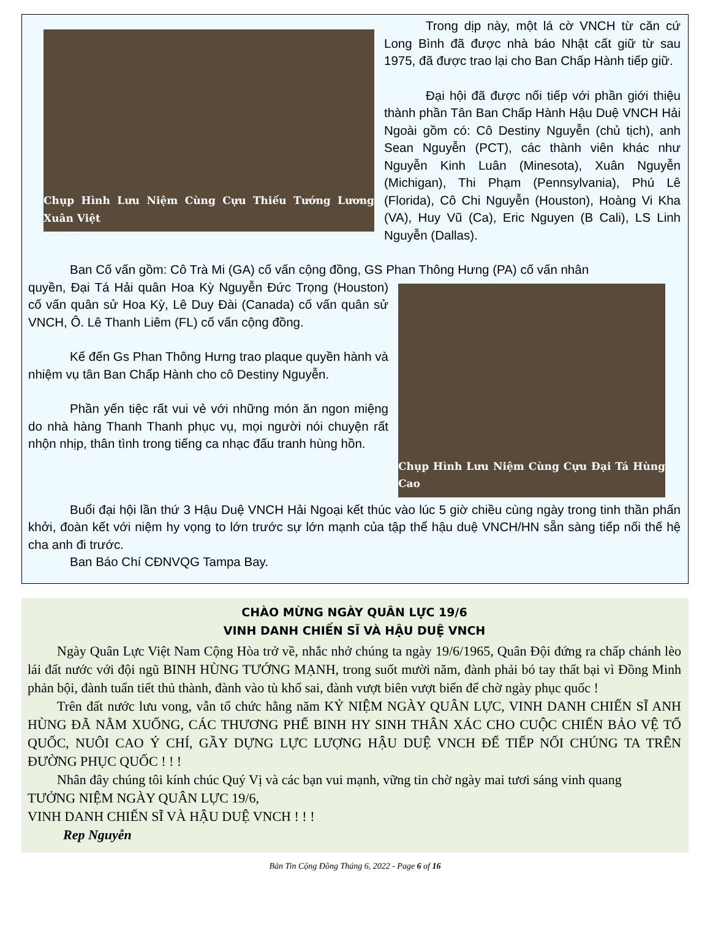Chụp Hình Lưu Niệm Cùng Cựu Thiếu Tướng Lương Xuân Việt
Trong dịp này, một lá cờ VNCH từ căn cứ Long Bình đã được nhà báo Nhật cất giữ từ sau 1975, đã được trao lại cho Ban Chấp Hành tiếp giữ.
Đại hội đã được nối tiếp với phần giới thiệu thành phần Tân Ban Chấp Hành Hậu Duệ VNCH Hải Ngoài gồm có: Cô Destiny Nguyễn (chủ tịch), anh Sean Nguyễn (PCT), các thành viên khác như Nguyễn Kinh Luân (Minesota), Xuân Nguyễn (Michigan), Thi Phạm (Pennsylvania), Phú Lê (Florida), Cô Chi Nguyễn (Houston), Hoàng Vi Kha (VA), Huy Vũ (Ca), Eric Nguyen (B Cali), LS Linh Nguyễn (Dallas).
Ban Cố vấn gồm: Cô Trà Mi (GA) cố vấn cộng đồng, GS Phan Thông Hưng (PA) cố vấn nhân
Chụp Hình Lưu Niệm Cùng Cựu Đại Tá Hùng Cao
quyền, Đại Tá Hải quân Hoa Kỳ Nguyễn Đức Trọng (Houston) cố vấn quân sử Hoa Kỳ, Lê Duy Đài (Canada) cố vấn quân sử VNCH, Ô. Lê Thanh Liêm (FL) cố vấn cộng đồng.
Kế đến Gs Phan Thông Hưng trao plaque quyền hành và nhiệm vụ tân Ban Chấp Hành cho cô Destiny Nguyễn.
Phần yến tiệc rất vui vẻ với những món ăn ngon miệng do nhà hàng Thanh Thanh phục vụ, mọi người nói chuyện rất nhộn nhịp, thân tình trong tiếng ca nhạc đấu tranh hùng hồn.
Buổi đại hội lần thứ 3 Hậu Duệ VNCH Hải Ngoại kết thúc vào lúc 5 giờ chiều cùng ngày trong tinh thần phấn khởi, đoàn kết với niệm hy vọng to lớn trước sự lớn mạnh của tập thể hậu duệ VNCH/HN sẵn sàng tiếp nối thế hệ cha anh đi trước.
Ban Báo Chí CĐNVQG Tampa Bay.
CHÀO MỪNG NGÀY QUÂN LỰC 19/6
VINH DANH CHIẾN SĨ VÀ HẬU DUỆ VNCH
Ngày Quân Lực Việt Nam Cộng Hòa trở về, nhắc nhở chúng ta ngày 19/6/1965, Quân Đội đứng ra chấp chánh lèo lái đất nước với đội ngũ BINH HÙNG TƯỚNG MẠNH, trong suốt mười năm, đành phải bó tay thất bại vì Đồng Minh phản bội, đành tuẩn tiết thủ thành, đành vào tù khổ sai, đành vượt biên vượt biển để chờ ngày phục quốc !
Trên đất nước lưu vong, vẫn tổ chức hằng năm KỶ NIỆM NGÀY QUÂN LỰC, VINH DANH CHIẾN SĨ ANH HÙNG ĐÃ NẰM XUỐNG, CÁC THƯƠNG PHẾ BINH HY SINH THÂN XÁC CHO CUỘC CHIẾN BẢO VỆ TỔ QUỐC, NUÔI CAO Ý CHÍ, GẦY DỰNG LỰC LƯỢNG HẬU DUỆ VNCH ĐỂ TIẾP NỐI CHÚNG TA TRÊN ĐƯỜNG PHỤC QUỐC ! ! !
Nhân đây chúng tôi kính chúc Quý Vị và các bạn vui mạnh, vững tin chờ ngày mai tươi sáng vinh quang
TƯỞNG NIỆM NGÀY QUÂN LỰC 19/6,
VINH DANH CHIẾN SĨ VÀ HẬU DUỆ VNCH ! ! !
Rep Nguyễn
Bản Tin Cộng Đồng Tháng 6, 2022 - Page 6 of 16